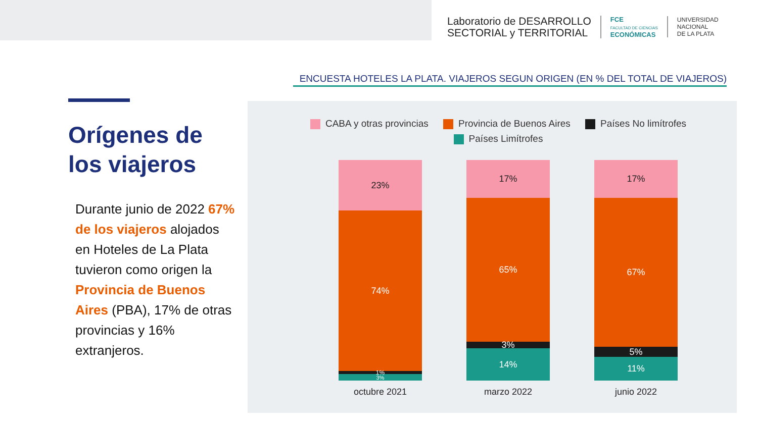Laboratorio de DESARROLLO
SECTORIAL y TERRITORIAL
FCE
FACULTAD DE CIENCIAS
ECONÓMICAS
UNIVERSIDAD
NACIONAL
DE LA PLATA
ENCUESTA HOTELES LA PLATA. VIAJEROS SEGUN ORIGEN (EN % DEL TOTAL DE VIAJEROS)
Orígenes de los viajeros
Durante junio de 2022 67% de los viajeros alojados en Hoteles de La Plata tuvieron como origen la Provincia de Buenos Aires (PBA), 17% de otras provincias y 16% extranjeros.
CABA y otras provincias Provincia de Buenos Aires Países No limítrofes
Países Limítrofes
23%
74%
1%
3%
octubre 2021
17%
65%
3%
14%
marzo 2022
17%
67%
5%
11%
junio 2022